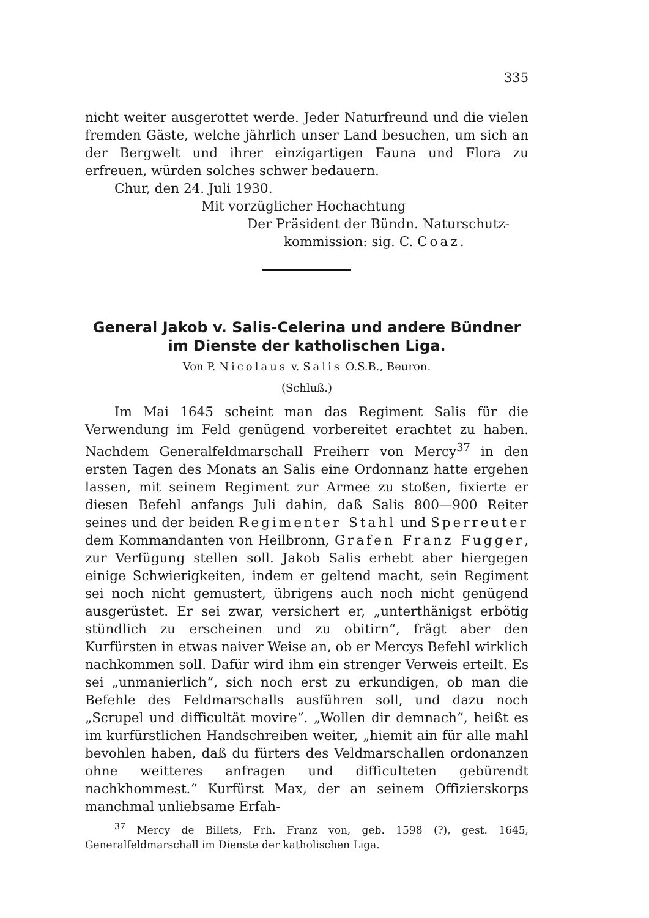335
nicht weiter ausgerottet werde. Jeder Naturfreund und die vielen fremden Gäste, welche jährlich unser Land besuchen, um sich an der Bergwelt und ihrer einzigartigen Fauna und Flora zu erfreuen, würden solches schwer bedauern.
Chur, den 24. Juli 1930.
Mit vorzüglicher Hochachtung
Der Präsident der Bündn. Naturschutz-
kommission: sig. C. Coaz.
General Jakob v. Salis-Celerina und andere Bündner im Dienste der katholischen Liga.
Von P. Nicolaus v. Salis O.S.B., Beuron.
(Schluß.)
Im Mai 1645 scheint man das Regiment Salis für die Verwendung im Feld genügend vorbereitet erachtet zu haben. Nachdem Generalfeldmarschall Freiherr von Mercy<sup>37</sup> in den ersten Tagen des Monats an Salis eine Ordonnanz hatte ergehen lassen, mit seinem Regiment zur Armee zu stoßen, fixierte er diesen Befehl anfangs Juli dahin, daß Salis 800—900 Reiter seines und der beiden Regimenter Stahl und Sperreuter dem Kommandanten von Heilbronn, Grafen Franz Fugger, zur Verfügung stellen soll. Jakob Salis erhebt aber hiergegen einige Schwierigkeiten, indem er geltend macht, sein Regiment sei noch nicht gemustert, übrigens auch noch nicht genügend ausgerüstet. Er sei zwar, versichert er, „unterthänigst erbötig stündlich zu erscheinen und zu obitirn“, frägt aber den Kurfürsten in etwas naiver Weise an, ob er Mercys Befehl wirklich nachkommen soll. Dafür wird ihm ein strenger Verweis erteilt. Es sei „unmanierlich“, sich noch erst zu erkundigen, ob man die Befehle des Feldmarschalls ausführen soll, und dazu noch „Scrupel und difficultät movire“. „Wollen dir demnach“, heißt es im kurfürstlichen Handschreiben weiter, „hiemit ain für alle mahl bevohlen haben, daß du fürters des Veldmarschallen ordonanzen ohne weitteres anfragen und difficulteten gebürendt nachkhommest.“ Kurfürst Max, der an seinem Offizierskorps manchmal unliebsame Erfah-
<sup>37</sup> Mercy de Billets, Frh. Franz von, geb. 1598 (?), gest. 1645, Generalfeldmarschall im Dienste der katholischen Liga.